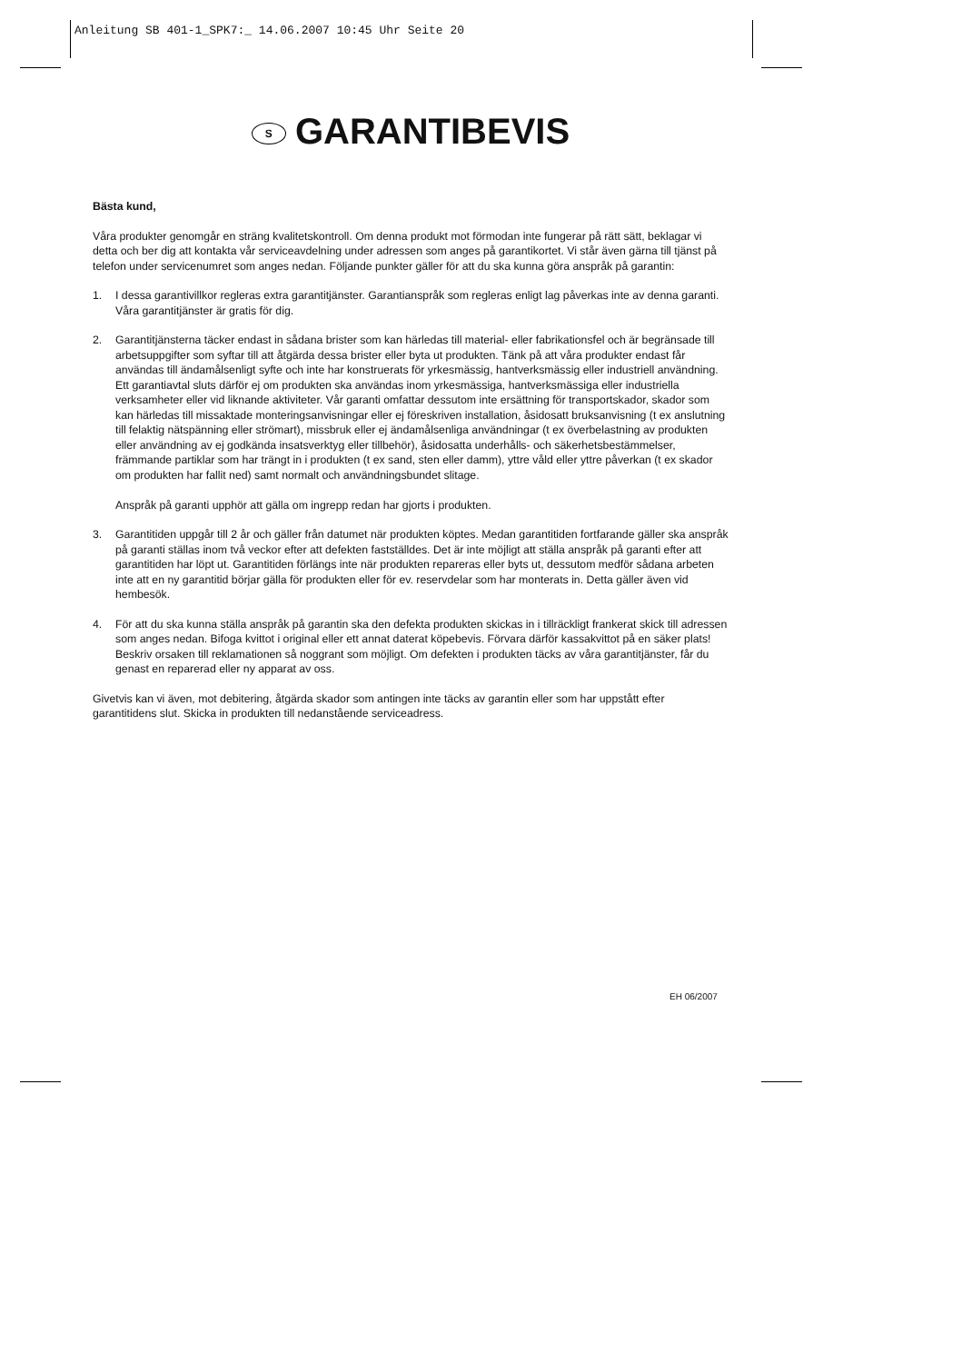Anleitung SB 401-1_SPK7:_ 14.06.2007 10:45 Uhr Seite 20
S GARANTIBEVIS
Bästa kund,
Våra produkter genomgår en sträng kvalitetskontroll. Om denna produkt mot förmodan inte fungerar på rätt sätt, beklagar vi detta och ber dig att kontakta vår serviceavdelning under adressen som anges på garantikortet. Vi står även gärna till tjänst på telefon under servicenumret som anges nedan. Följande punkter gäller för att du ska kunna göra anspråk på garantin:
1. I dessa garantivillkor regleras extra garantitjänster. Garantianspråk som regleras enligt lag påverkas inte av denna garanti. Våra garantitjänster är gratis för dig.
2. Garantitjänsterna täcker endast in sådana brister som kan härledas till material- eller fabrikationsfel och är begränsade till arbetsuppgifter som syftar till att åtgärda dessa brister eller byta ut produkten. Tänk på att våra produkter endast får användas till ändamålsenligt syfte och inte har konstruerats för yrkesmässig, hantverksmässig eller industriell användning. Ett garantiavtal sluts därför ej om produkten ska användas inom yrkesmässiga, hantverksmässiga eller industriella verksamheter eller vid liknande aktiviteter. Vår garanti omfattar dessutom inte ersättning för transportskador, skador som kan härledas till missaktade monteringsanvisningar eller ej föreskriven installation, åsidosatt bruksanvisning (t ex anslutning till felaktig nätspänning eller strömart), missbruk eller ej ändamålsenliga användningar (t ex överbelastning av produkten eller användning av ej godkända insatsverktyg eller tillbehör), åsidosatta underhålls- och säkerhetsbestämmelser, främmande partiklar som har trängt in i produkten (t ex sand, sten eller damm), yttre våld eller yttre påverkan (t ex skador om produkten har fallit ned) samt normalt och användningsbundet slitage.
Anspråk på garanti upphör att gälla om ingrepp redan har gjorts i produkten.
3. Garantitiden uppgår till 2 år och gäller från datumet när produkten köptes. Medan garantitiden fortfarande gäller ska anspråk på garanti ställas inom två veckor efter att defekten fastställdes. Det är inte möjligt att ställa anspråk på garanti efter att garantitiden har löpt ut. Garantitiden förlängs inte när produkten repareras eller byts ut, dessutom medför sådana arbeten inte att en ny garantitid börjar gälla för produkten eller för ev. reservdelar som har monterats in. Detta gäller även vid hembesök.
4. För att du ska kunna ställa anspråk på garantin ska den defekta produkten skickas in i tillräckligt frankerat skick till adressen som anges nedan. Bifoga kvittot i original eller ett annat daterat köpebevis. Förvara därför kassakvittot på en säker plats! Beskriv orsaken till reklamationen så noggrant som möjligt. Om defekten i produkten täcks av våra garantitjänster, får du genast en reparerad eller ny apparat av oss.
Givetvis kan vi även, mot debitering, åtgärda skador som antingen inte täcks av garantin eller som har uppstått efter garantitidens slut. Skicka in produkten till nedanstående serviceadress.
EH 06/2007